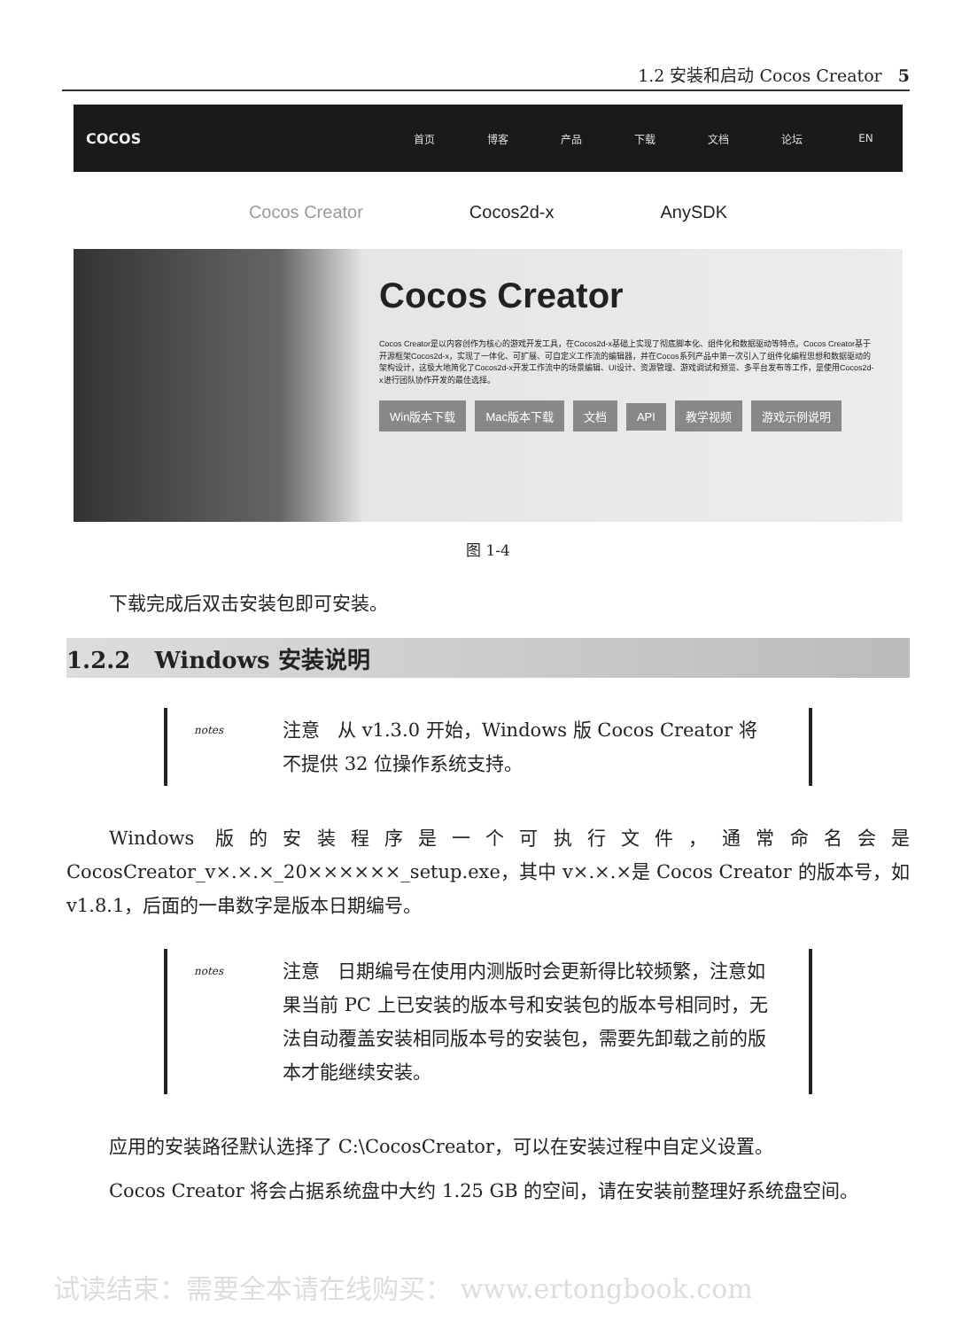1.2 安装和启动 Cocos Creator 5
COCOS
首页 博客 产品 下载 文档 论坛 EN
Cocos Creator Cocos2d-x AnySDK
Cocos Creator
Cocos Creator是以内容创作为核心的游戏开发工具，在Cocos2d-x基础上实现了彻底脚本化、组件化和数据驱动等特点。Cocos Creator基于开源框架Cocos2d-x，实现了一体化、可扩展、可自定义工作流的编辑器，并在Cocos系列产品中第一次引入了组件化编程思想和数据驱动的架构设计，这极大地简化了Cocos2d-x开发工作流中的场景编辑、UI设计、资源管理、游戏调试和预览、多平台发布等工作，是使用Cocos2d-x进行团队协作开发的最佳选择。
Win版本下载 Mac版本下载 文档 API 教学视频 游戏示例说明
图 1-4
下载完成后双击安装包即可安装。
1.2.2 Windows 安装说明
notes
注意 从 v1.3.0 开始，Windows 版 Cocos Creator 将不提供 32 位操作系统支持。
Windows 版的安装程序是一个可执行文件，通常命名会是 CocosCreator_v×.×.×_20××××××_setup.exe，其中 v×.×.×是 Cocos Creator 的版本号，如 v1.8.1，后面的一串数字是版本日期编号。
notes
注意 日期编号在使用内测版时会更新得比较频繁，注意如果当前 PC 上已安装的版本号和安装包的版本号相同时，无法自动覆盖安装相同版本号的安装包，需要先卸载之前的版本才能继续安装。
应用的安装路径默认选择了 C:\CocosCreator，可以在安装过程中自定义设置。
Cocos Creator 将会占据系统盘中大约 1.25 GB 的空间，请在安装前整理好系统盘空间。
试读结束：需要全本请在线购买： www.ertongbook.com